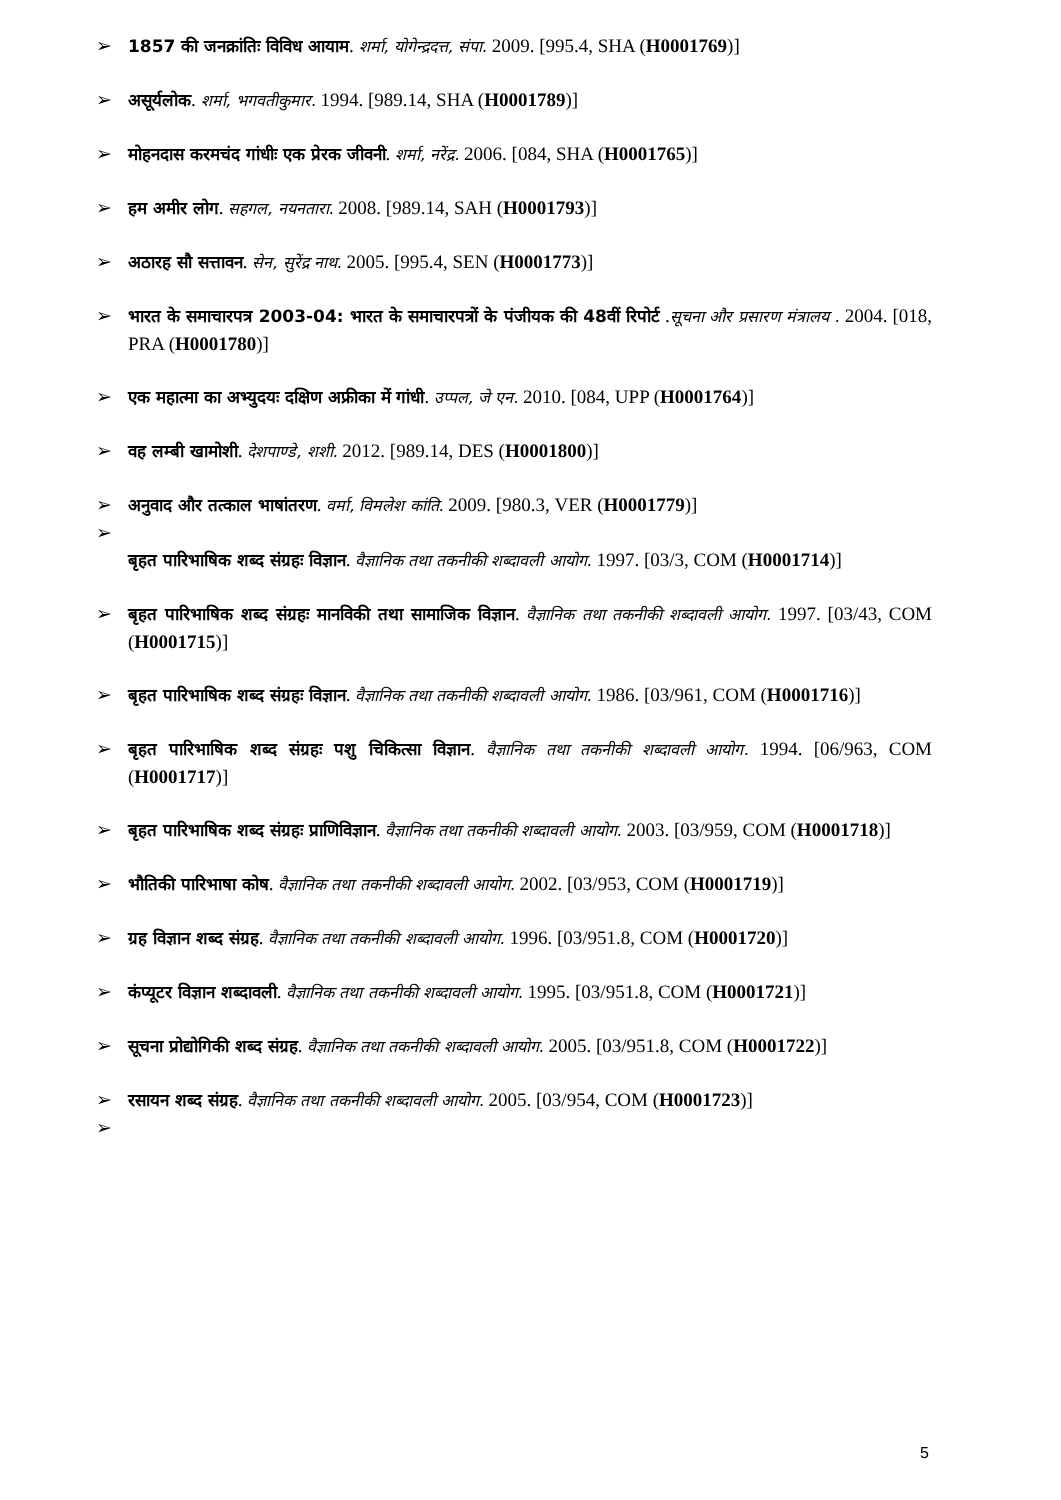➢ 1857 की जनक्रांतिः विविध आयाम. शर्मा, योगेन्द्रदत्त, संपा. 2009. [995.4, SHA (H0001769)]
➢ असूर्यलोक. शर्मा, भगवतीकुमार. 1994. [989.14, SHA (H0001789)]
➢ मोहनदास करमचंद गांधीः एक प्रेरक जीवनी. शर्मा, नरेंद्र. 2006. [084, SHA (H0001765)]
➢ हम अमीर लोग. सहगल, नयनतारा. 2008. [989.14, SAH (H0001793)]
➢ अठारह सौ सत्तावन. सेन, सुरेंद्र नाथ. 2005. [995.4, SEN (H0001773)]
➢ भारत के समाचारपत्र 2003-04: भारत के समाचारपत्रों के पंजीयक की 48वीं रिपोर्ट .सूचना और प्रसारण मंत्रालय . 2004. [018, PRA (H0001780)]
➢ एक महात्मा का अभ्युदयः दक्षिण अफ्रीका में गांधी. उप्पल, जे एन. 2010. [084, UPP (H0001764)]
➢ वह लम्बी खामोशी. देशपाण्डे, शशी. 2012. [989.14, DES (H0001800)]
➢ अनुवाद और तत्काल भाषांतरण. वर्मा, विमलेश कांति. 2009. [980.3, VER (H0001779)]
➢
बृहत पारिभाषिक शब्द संग्रहः विज्ञान. वैज्ञानिक तथा तकनीकी शब्दावली आयोग. 1997. [03/3, COM (H0001714)]
➢ बृहत पारिभाषिक शब्द संग्रहः मानविकी तथा सामाजिक विज्ञान. वैज्ञानिक तथा तकनीकी शब्दावली आयोग. 1997. [03/43, COM (H0001715)]
➢ बृहत पारिभाषिक शब्द संग्रहः विज्ञान. वैज्ञानिक तथा तकनीकी शब्दावली आयोग. 1986. [03/961, COM (H0001716)]
➢ बृहत पारिभाषिक शब्द संग्रहः पशु चिकित्सा विज्ञान. वैज्ञानिक तथा तकनीकी शब्दावली आयोग. 1994. [06/963, COM (H0001717)]
➢ बृहत पारिभाषिक शब्द संग्रहः प्राणिविज्ञान. वैज्ञानिक तथा तकनीकी शब्दावली आयोग. 2003. [03/959, COM (H0001718)]
➢ भौतिकी पारिभाषा कोष. वैज्ञानिक तथा तकनीकी शब्दावली आयोग. 2002. [03/953, COM (H0001719)]
➢ ग्रह विज्ञान शब्द संग्रह. वैज्ञानिक तथा तकनीकी शब्दावली आयोग. 1996. [03/951.8, COM (H0001720)]
➢ कंप्यूटर विज्ञान शब्दावली. वैज्ञानिक तथा तकनीकी शब्दावली आयोग. 1995. [03/951.8, COM (H0001721)]
➢ सूचना प्रोद्योगिकी शब्द संग्रह. वैज्ञानिक तथा तकनीकी शब्दावली आयोग. 2005. [03/951.8, COM (H0001722)]
➢ रसायन शब्द संग्रह. वैज्ञानिक तथा तकनीकी शब्दावली आयोग. 2005. [03/954, COM (H0001723)]
➢
5